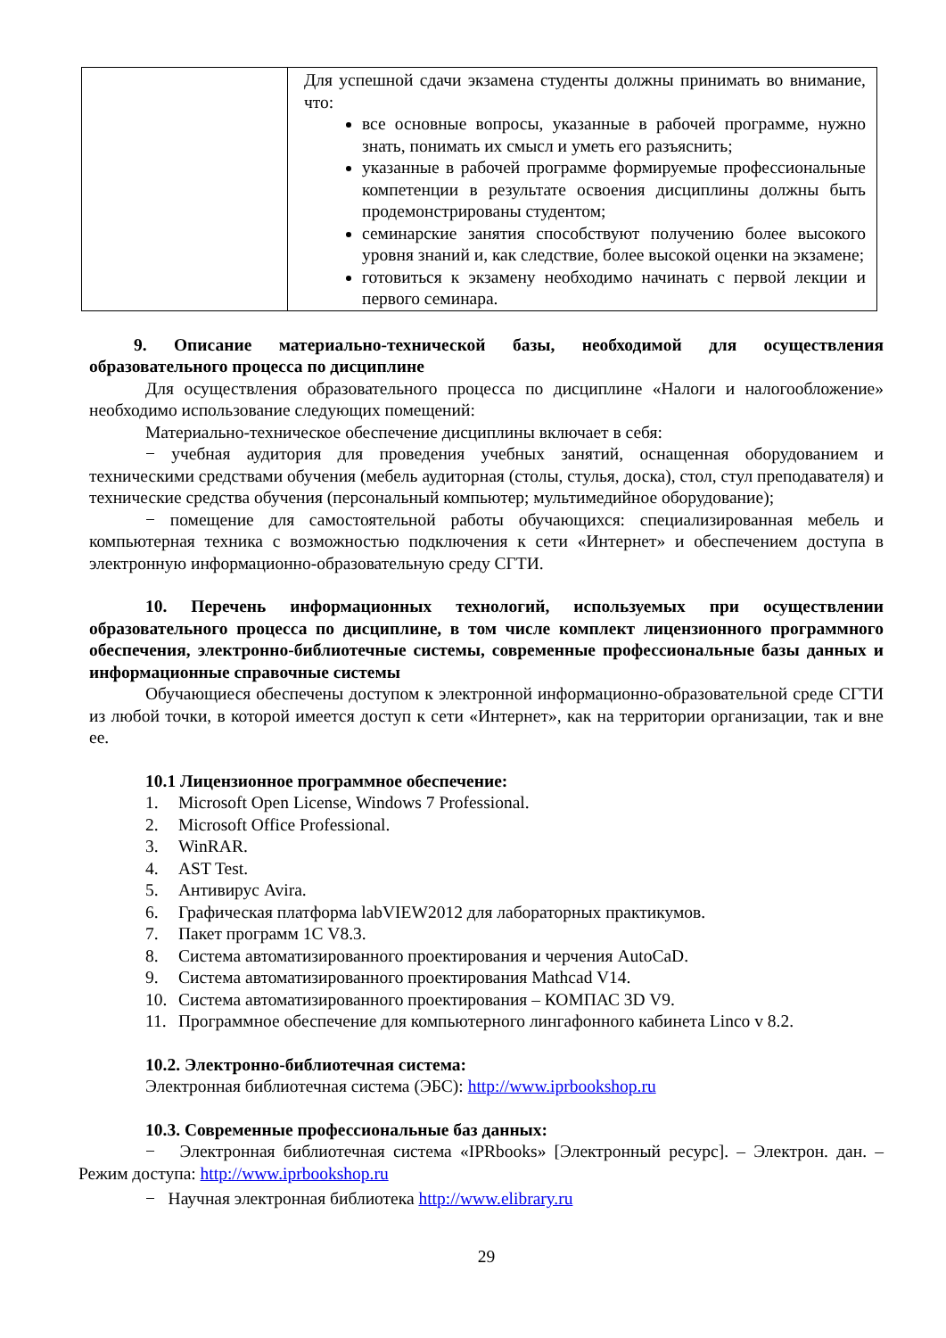| | Для успешной сдачи экзамена студенты должны принимать во внимание, что: все основные вопросы, указанные в рабочей программе, нужно знать, понимать их смысл и уметь его разъяснить; указанные в рабочей программе формируемые профессиональные компетенции в результате освоения дисциплины должны быть продемонстрированы студентом; семинарские занятия способствуют получению более высокого уровня знаний и, как следствие, более высокой оценки на экзамене; готовиться к экзамену необходимо начинать с первой лекции и первого семинара. |
9. Описание материально-технической базы, необходимой для осуществления образовательного процесса по дисциплине
Для осуществления образовательного процесса по дисциплине «Налоги и налогообложение» необходимо использование следующих помещений:
Материально-техническое обеспечение дисциплины включает в себя:
− учебная аудитория для проведения учебных занятий, оснащенная оборудованием и техническими средствами обучения (мебель аудиторная (столы, стулья, доска), стол, стул преподавателя) и технические средства обучения (персональный компьютер; мультимедийное оборудование);
− помещение для самостоятельной работы обучающихся: специализированная мебель и компьютерная техника с возможностью подключения к сети «Интернет» и обеспечением доступа в электронную информационно-образовательную среду СГТИ.
10. Перечень информационных технологий, используемых при осуществлении образовательного процесса по дисциплине, в том числе комплект лицензионного программного обеспечения, электронно-библиотечные системы, современные профессиональные базы данных и информационные справочные системы
Обучающиеся обеспечены доступом к электронной информационно-образовательной среде СГТИ из любой точки, в которой имеется доступ к сети «Интернет», как на территории организации, так и вне ее.
10.1 Лицензионное программное обеспечение:
1. Microsoft Open License, Windows 7 Professional.
2. Microsoft Office Professional.
3. WinRAR.
4. AST Test.
5. Антивирус Avira.
6. Графическая платформа labVIEW2012 для лабораторных практикумов.
7. Пакет программ 1С V8.3.
8. Система автоматизированного проектирования и черчения AutoCaD.
9. Система автоматизированного проектирования Mathcad V14.
10. Система автоматизированного проектирования – КОМПАС 3D V9.
11. Программное обеспечение для компьютерного лингафонного кабинета Linco v 8.2.
10.2. Электронно-библиотечная система:
Электронная библиотечная система (ЭБС): http://www.iprbookshop.ru
10.3. Современные профессиональные баз данных:
− Электронная библиотечная система «IPRbooks» [Электронный ресурс]. – Электрон. дан. – Режим доступа: http://www.iprbookshop.ru
− Научная электронная библиотека http://www.elibrary.ru
29